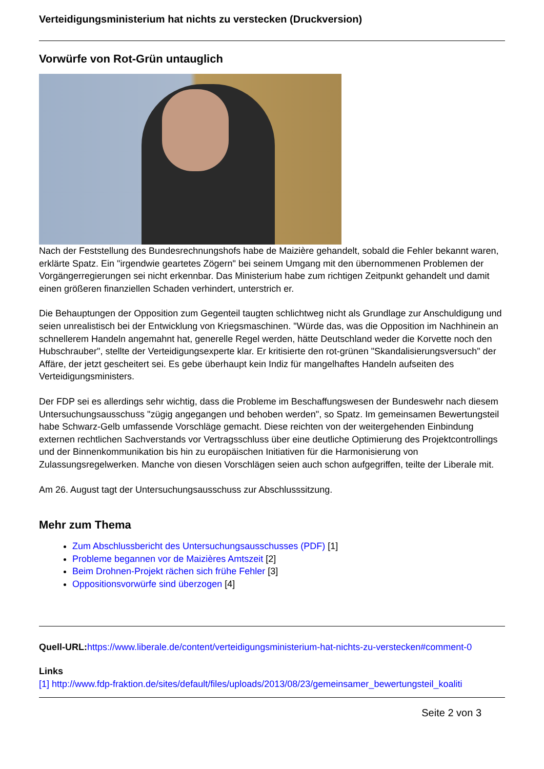Verteidigungsministerium hat nichts zu verstecken (Druckversion)
Vorwürfe von Rot-Grün untauglich
Nach der Feststellung des Bundesrechnungshofs habe de Maizière gehandelt, sobald die Fehler bekannt waren, erklärte Spatz. Ein "irgendwie geartetes Zögern" bei seinem Umgang mit den übernommenen Problemen der Vorgängerregierungen sei nicht erkennbar. Das Ministerium habe zum richtigen Zeitpunkt gehandelt und damit einen größeren finanziellen Schaden verhindert, unterstrich er.
Die Behauptungen der Opposition zum Gegenteil taugten schlichtweg nicht als Grundlage zur Anschuldigung und seien unrealistisch bei der Entwicklung von Kriegsmaschinen. "Würde das, was die Opposition im Nachhinein an schnellerem Handeln angemahnt hat, generelle Regel werden, hätte Deutschland weder die Korvette noch den Hubschrauber", stellte der Verteidigungsexperte klar. Er kritisierte den rot-grünen "Skandalisierungsversuch" der Affäre, der jetzt gescheitert sei. Es gebe überhaupt kein Indiz für mangelhaftes Handeln aufseiten des Verteidigungsministers.
Der FDP sei es allerdings sehr wichtig, dass die Probleme im Beschaffungswesen der Bundeswehr nach diesem Untersuchungsausschuss "zügig angegangen und behoben werden", so Spatz. Im gemeinsamen Bewertungsteil habe Schwarz-Gelb umfassende Vorschläge gemacht. Diese reichten von der weitergehenden Einbindung externen rechtlichen Sachverstands vor Vertragsschluss über eine deutliche Optimierung des Projektcontrollings und der Binnenkommunikation bis hin zu europäischen Initiativen für die Harmonisierung von Zulassungsregelwerken. Manche von diesen Vorschlägen seien auch schon aufgegriffen, teilte der Liberale mit.
Am 26. August tagt der Untersuchungsausschuss zur Abschlusssitzung.
Mehr zum Thema
Zum Abschlussbericht des Untersuchungsausschusses (PDF) [1]
Probleme begannen vor de Maizières Amtszeit [2]
Beim Drohnen-Projekt rächen sich frühe Fehler [3]
Oppositionsvorwürfe sind überzogen [4]
Quell-URL: https://www.liberale.de/content/verteidigungsministerium-hat-nichts-zu-verstecken#comment-0
Links
[1] http://www.fdp-fraktion.de/sites/default/files/uploads/2013/08/23/gemeinsamer_bewertungsteil_koaliti
Seite 2 von 3